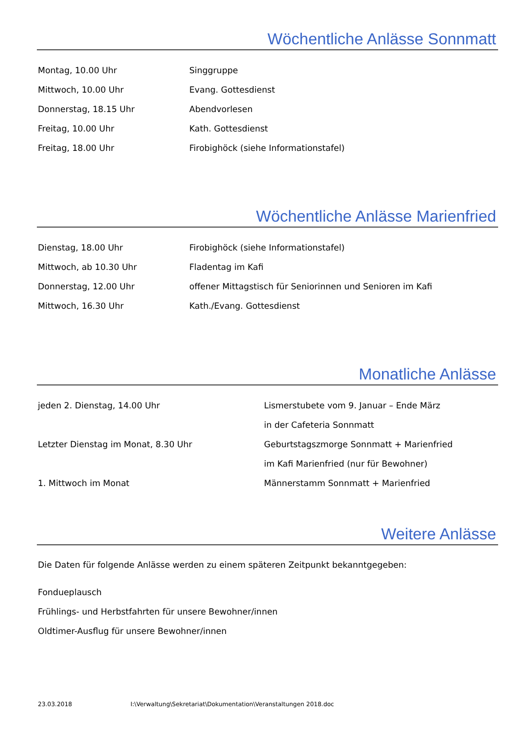Wöchentliche Anlässe Sonnmatt
| Montag, 10.00 Uhr | Singgruppe |
| Mittwoch, 10.00 Uhr | Evang. Gottesdienst |
| Donnerstag, 18.15 Uhr | Abendvorlesen |
| Freitag, 10.00 Uhr | Kath. Gottesdienst |
| Freitag, 18.00 Uhr | Firobighöck (siehe Informationstafel) |
Wöchentliche Anlässe Marienfried
| Dienstag, 18.00 Uhr | Firobighöck (siehe Informationstafel) |
| Mittwoch, ab 10.30 Uhr | Fladentag im Kafi |
| Donnerstag, 12.00 Uhr | offener Mittagstisch für Seniorinnen und Senioren im Kafi |
| Mittwoch, 16.30 Uhr | Kath./Evang. Gottesdienst |
Monatliche Anlässe
| jeden 2. Dienstag, 14.00 Uhr | Lismerstubete vom 9. Januar – Ende März |
| | in der Cafeteria Sonnmatt |
| Letzter Dienstag im Monat, 8.30 Uhr | Geburtstagszmorge Sonnmatt + Marienfried |
| | im Kafi Marienfried (nur für Bewohner) |
| 1. Mittwoch im Monat | Männerstamm Sonnmatt + Marienfried |
Weitere Anlässe
Die Daten für folgende Anlässe werden zu einem späteren Zeitpunkt bekanntgegeben:
Fondueplausch
Frühlings- und Herbstfahrten für unsere Bewohner/innen
Oldtimer-Ausflug für unsere Bewohner/innen
23.03.2018 I:\Verwaltung\Sekretariat\Dokumentation\Veranstaltungen 2018.doc